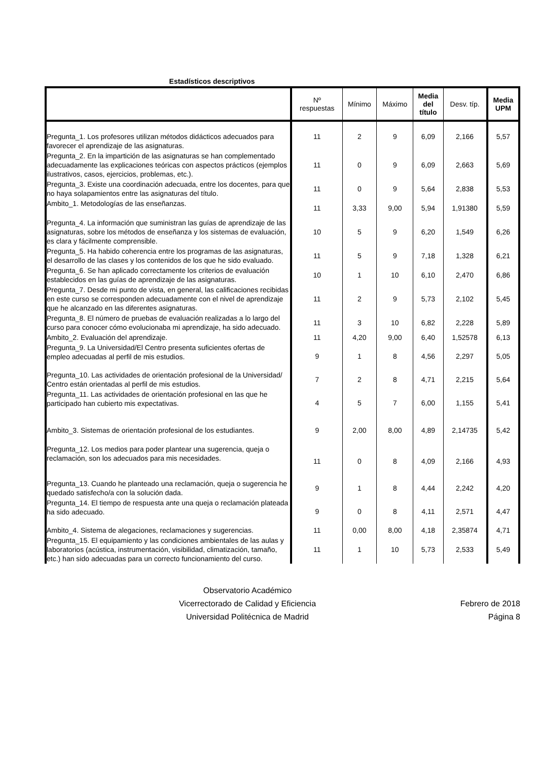Estadísticos descriptivos
| | Nº respuestas | Mínimo | Máximo | Media del título | Desv. típ. | Media UPM |
| --- | --- | --- | --- | --- | --- | --- |
| Pregunta_1. Los profesores utilizan métodos didácticos adecuados para favorecer el aprendizaje de las asignaturas. | 11 | 2 | 9 | 6,09 | 2,166 | 5,57 |
| Pregunta_2. En la impartición de las asignaturas se han complementado adecuadamente las explicaciones teóricas con aspectos prácticos (ejemplos ilustrativos, casos, ejercicios, problemas, etc.). | 11 | 0 | 9 | 6,09 | 2,663 | 5,69 |
| Pregunta_3. Existe una coordinación adecuada, entre los docentes, para que no haya solapamientos entre las asignaturas del título. | 11 | 0 | 9 | 5,64 | 2,838 | 5,53 |
| Ambito_1. Metodologías de las enseñanzas. | 11 | 3,33 | 9,00 | 5,94 | 1,91380 | 5,59 |
| Pregunta_4. La información que suministran las guías de aprendizaje de las asignaturas, sobre los métodos de enseñanza y los sistemas de evaluación, es clara y fácilmente comprensible. | 10 | 5 | 9 | 6,20 | 1,549 | 6,26 |
| Pregunta_5. Ha habido coherencia entre los programas de las asignaturas, el desarrollo de las clases y los contenidos de los que he sido evaluado. | 11 | 5 | 9 | 7,18 | 1,328 | 6,21 |
| Pregunta_6. Se han aplicado correctamente los criterios de evaluación establecidos en las guías de aprendizaje de las asignaturas. | 10 | 1 | 10 | 6,10 | 2,470 | 6,86 |
| Pregunta_7. Desde mi punto de vista, en general, las calificaciones recibidas en este curso se corresponden adecuadamente con el nivel de aprendizaje que he alcanzado en las diferentes asignaturas. | 11 | 2 | 9 | 5,73 | 2,102 | 5,45 |
| Pregunta_8. El número de pruebas de evaluación realizadas a lo largo del curso para conocer cómo evolucionaba mi aprendizaje, ha sido adecuado. | 11 | 3 | 10 | 6,82 | 2,228 | 5,89 |
| Ambito_2. Evaluación del aprendizaje. | 11 | 4,20 | 9,00 | 6,40 | 1,52578 | 6,13 |
| Pregunta_9. La Universidad/El Centro presenta suficientes ofertas de empleo adecuadas al perfil de mis estudios. | 9 | 1 | 8 | 4,56 | 2,297 | 5,05 |
| Pregunta_10. Las actividades de orientación profesional de la Universidad/ Centro están orientadas al perfil de mis estudios. | 7 | 2 | 8 | 4,71 | 2,215 | 5,64 |
| Pregunta_11. Las actividades de orientación profesional en las que he participado han cubierto mis expectativas. | 4 | 5 | 7 | 6,00 | 1,155 | 5,41 |
| Ambito_3. Sistemas de orientación profesional de los estudiantes. | 9 | 2,00 | 8,00 | 4,89 | 2,14735 | 5,42 |
| Pregunta_12. Los medios para poder plantear una sugerencia, queja o reclamación, son los adecuados para mis necesidades. | 11 | 0 | 8 | 4,09 | 2,166 | 4,93 |
| Pregunta_13. Cuando he planteado una reclamación, queja o sugerencia he quedado satisfecho/a con la solución dada. | 9 | 1 | 8 | 4,44 | 2,242 | 4,20 |
| Pregunta_14. El tiempo de respuesta ante una queja o reclamación plateada ha sido adecuado. | 9 | 0 | 8 | 4,11 | 2,571 | 4,47 |
| Ambito_4. Sistema de alegaciones, reclamaciones y sugerencias. | 11 | 0,00 | 8,00 | 4,18 | 2,35874 | 4,71 |
| Pregunta_15. El equipamiento y las condiciones ambientales de las aulas y laboratorios (acústica, instrumentación, visibilidad, climatización, tamaño, etc.) han sido adecuadas para un correcto funcionamiento del curso. | 11 | 1 | 10 | 5,73 | 2,533 | 5,49 |
Observatorio Académico
Vicerrectorado de Calidad y Eficiencia
Universidad Politécnica de Madrid
Febrero de 2018
Página 8